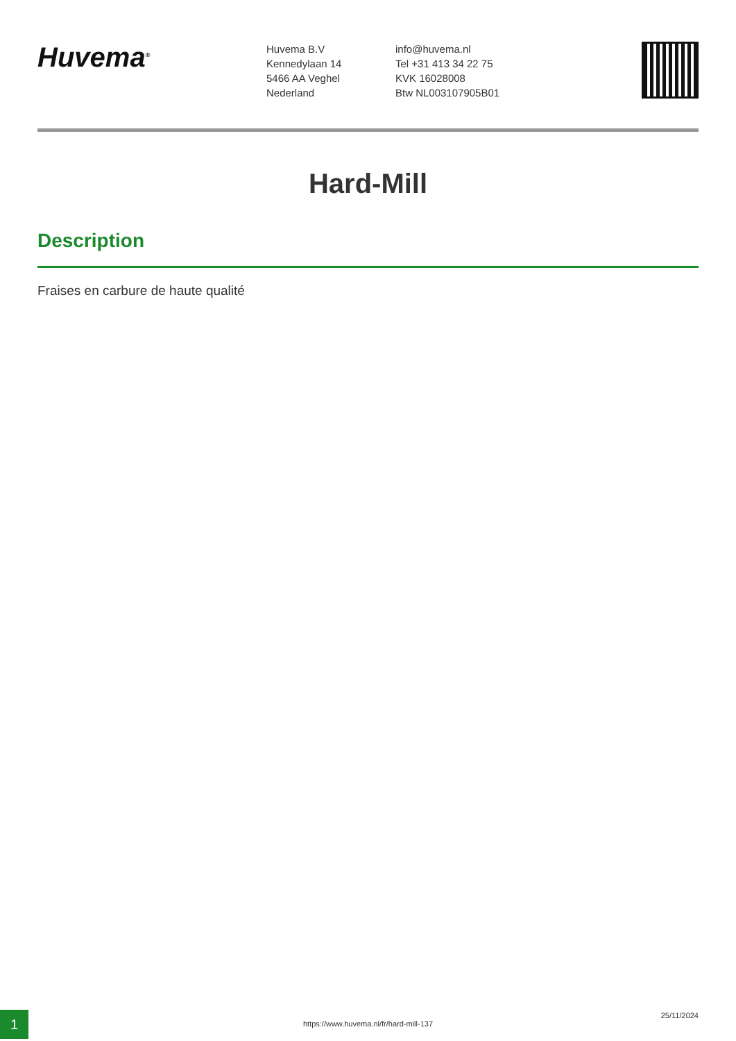Huvema<sup>®</sup>
Huvema B.V
Kennedylaan 14
5466 AA Veghel
Nederland
info@huvema.nl
Tel +31 413 34 22 75
KVK 16028008
Btw NL003107905B01
Hard-Mill
Description
Fraises en carbure de haute qualité
1 https://www.huvema.nl/fr/hard-mill-137
25/11/2024